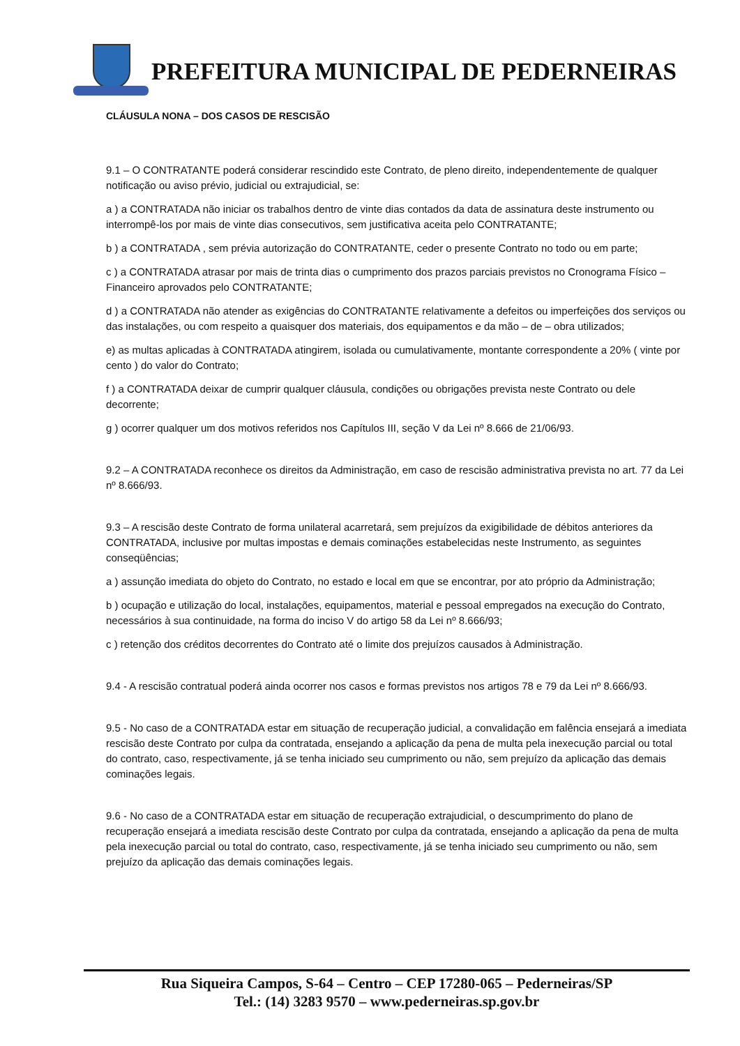PREFEITURA MUNICIPAL DE PEDERNEIRAS
CLÁUSULA NONA – DOS CASOS DE RESCISÃO
9.1 – O CONTRATANTE poderá considerar rescindido este Contrato, de pleno direito, independentemente de qualquer notificação ou aviso prévio, judicial ou extrajudicial, se:
a ) a CONTRATADA não iniciar os trabalhos dentro de vinte dias contados da data de assinatura deste instrumento ou interrompê-los por mais de vinte dias consecutivos, sem justificativa aceita pelo CONTRATANTE;
b ) a CONTRATADA , sem prévia autorização do CONTRATANTE, ceder o presente Contrato no todo ou em parte;
c ) a CONTRATADA atrasar por mais de trinta dias o cumprimento dos prazos parciais previstos no Cronograma Físico – Financeiro aprovados pelo CONTRATANTE;
d ) a CONTRATADA não atender as exigências do CONTRATANTE relativamente a defeitos ou imperfeições dos serviços ou das instalações, ou com respeito a quaisquer dos materiais, dos equipamentos e da mão – de – obra utilizados;
e) as multas aplicadas à CONTRATADA atingirem, isolada ou cumulativamente, montante correspondente a 20% ( vinte por cento ) do valor do Contrato;
f ) a CONTRATADA deixar de cumprir qualquer cláusula, condições ou obrigações prevista neste Contrato ou dele decorrente;
g ) ocorrer qualquer um dos motivos referidos nos Capítulos III, seção V da Lei nº 8.666 de 21/06/93.
9.2 – A CONTRATADA reconhece os direitos da Administração, em caso de rescisão administrativa prevista no art. 77 da Lei nº 8.666/93.
9.3 – A rescisão deste Contrato de forma unilateral acarretará, sem prejuízos da exigibilidade de débitos anteriores da CONTRATADA, inclusive por multas impostas e demais cominações estabelecidas neste Instrumento, as seguintes conseqüências;
a ) assunção imediata do objeto do Contrato, no estado e local em que se encontrar, por ato próprio da Administração;
b ) ocupação e utilização do local, instalações, equipamentos, material e pessoal empregados na execução do Contrato, necessários à sua continuidade, na forma do inciso V do artigo 58 da Lei nº 8.666/93;
c ) retenção dos créditos decorrentes do Contrato até o limite dos prejuízos causados à Administração.
9.4 - A rescisão contratual poderá ainda ocorrer nos casos e formas previstos nos artigos 78 e 79 da Lei nº 8.666/93.
9.5 - No caso de a CONTRATADA estar em situação de recuperação judicial, a convalidação em falência ensejará a imediata rescisão deste Contrato por culpa da contratada, ensejando a aplicação da pena de multa pela inexecução parcial ou total do contrato, caso, respectivamente, já se tenha iniciado seu cumprimento ou não, sem prejuízo da aplicação das demais cominações legais.
9.6 - No caso de a CONTRATADA estar em situação de recuperação extrajudicial, o descumprimento do plano de recuperação ensejará a imediata rescisão deste Contrato por culpa da contratada, ensejando a aplicação da pena de multa pela inexecução parcial ou total do contrato, caso, respectivamente, já se tenha iniciado seu cumprimento ou não, sem prejuízo da aplicação das demais cominações legais.
Rua Siqueira Campos, S-64 – Centro – CEP 17280-065 – Pederneiras/SP
Tel.: (14) 3283 9570 – www.pederneiras.sp.gov.br